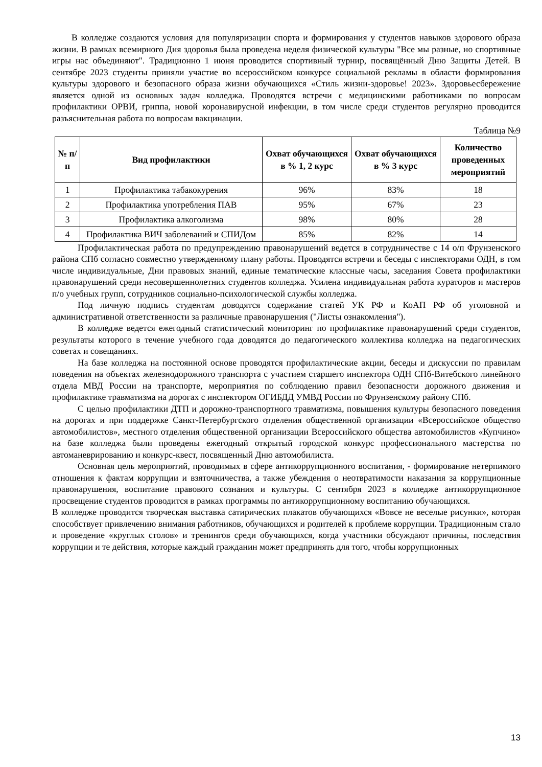В колледже создаются условия для популяризации спорта и формирования у студентов навыков здорового образа жизни. В рамках всемирного Дня здоровья была проведена неделя физической культуры "Все мы разные, но спортивные игры нас объединяют". Традиционно 1 июня проводится спортивный турнир, посвящённый Дню Защиты Детей. В сентябре 2023 студенты приняли участие во всероссийском конкурсе социальной рекламы в области формирования культуры здорового и безопасного образа жизни обучающихся «Стиль жизни-здоровье! 2023». Здоровьесбережение является одной из основных задач колледжа. Проводятся встречи с медицинскими работниками по вопросам профилактики ОРВИ, гриппа, новой коронавирусной инфекции, в том числе среди студентов регулярно проводится разъяснительная работа по вопросам вакцинации.
Таблица №9
| № п/п | Вид профилактики | Охват обучающихся в % 1, 2 курс | Охват обучающихся в % 3 курс | Количество проведенных мероприятий |
| --- | --- | --- | --- | --- |
| 1 | Профилактика табакокурения | 96% | 83% | 18 |
| 2 | Профилактика употребления ПАВ | 95% | 67% | 23 |
| 3 | Профилактика алкоголизма | 98% | 80% | 28 |
| 4 | Профилактика ВИЧ заболеваний и СПИДом | 85% | 82% | 14 |
Профилактическая работа по предупреждению правонарушений ведется в сотрудничестве с 14 о/п Фрунзенского района СПб согласно совместно утвержденному плану работы. Проводятся встречи и беседы с инспекторами ОДН, в том числе индивидуальные, Дни правовых знаний, единые тематические классные часы, заседания Совета профилактики правонарушений среди несовершеннолетних студентов колледжа. Усилена индивидуальная работа кураторов и мастеров п/о учебных групп, сотрудников социально-психологической службы колледжа.
Под личную подпись студентам доводятся содержание статей УК РФ и КоАП РФ об уголовной и административной ответственности за различные правонарушения ("Листы ознакомления").
В колледже ведется ежегодный статистический мониторинг по профилактике правонарушений среди студентов, результаты которого в течение учебного года доводятся до педагогического коллектива колледжа на педагогических советах и совещаниях.
На базе колледжа на постоянной основе проводятся профилактические акции, беседы и дискуссии по правилам поведения на объектах железнодорожного транспорта с участием старшего инспектора ОДН СПб-Витебского линейного отдела МВД России на транспорте, мероприятия по соблюдению правил безопасности дорожного движения и профилактике травматизма на дорогах с инспектором ОГИБДД УМВД России по Фрунзенскому району СПб.
С целью профилактики ДТП и дорожно-транспортного травматизма, повышения культуры безопасного поведения на дорогах и при поддержке Санкт-Петербургского отделения общественной организации «Всероссийское общество автомобилистов», местного отделения общественной организации Всероссийского общества автомобилистов «Купчино» на базе колледжа были проведены ежегодный открытый городской конкурс профессионального мастерства по автоманеврированию и конкурс-квест, посвященный Дню автомобилиста.
Основная цель мероприятий, проводимых в сфере антикоррупционного воспитания, - формирование нетерпимого отношения к фактам коррупции и взяточничества, а также убеждения о неотвратимости наказания за коррупционные правонарушения, воспитание правового сознания и культуры. С сентября 2023 в колледже антикоррупционное просвещение студентов проводится в рамках программы по антикоррупционному воспитанию обучающихся.
В колледже проводится творческая выставка сатирических плакатов обучающихся «Вовсе не веселые рисунки», которая способствует привлечению внимания работников, обучающихся и родителей к проблеме коррупции. Традиционным стало и проведение «круглых столов» и тренингов среди обучающихся, когда участники обсуждают причины, последствия коррупции и те действия, которые каждый гражданин может предпринять для того, чтобы коррупционных
13